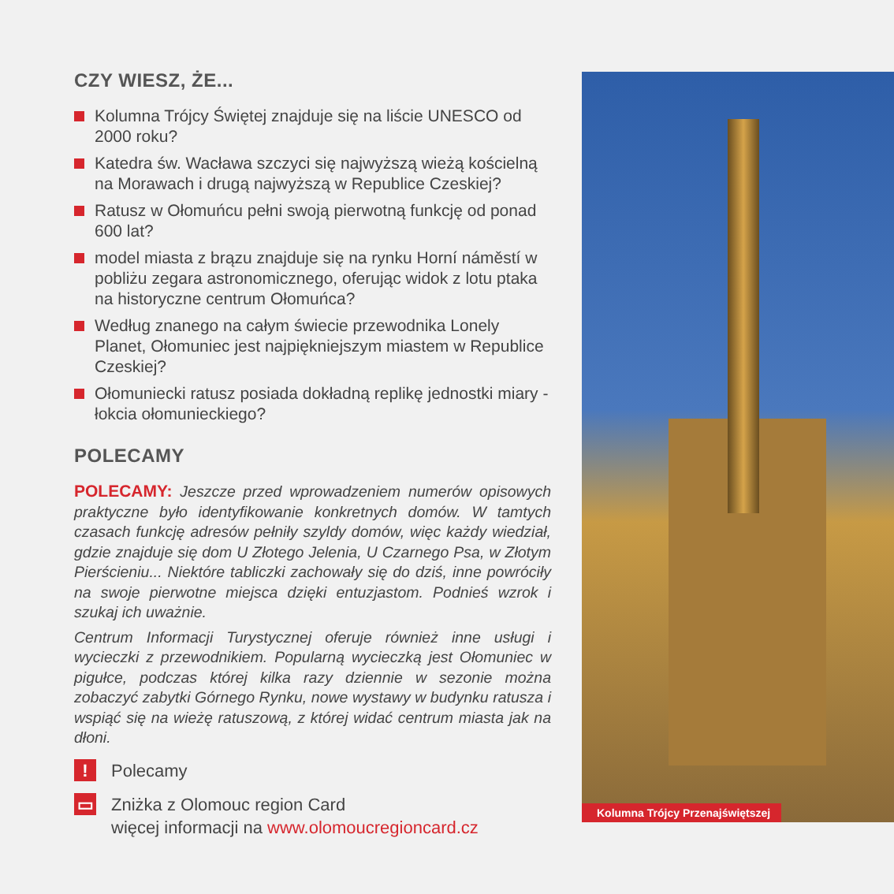CZY WIESZ, ŻE...
Kolumna Trójcy Świętej znajduje się na liście UNESCO od 2000 roku?
Katedra św. Wacława szczyci się najwyższą wieżą kościelną na Morawach i drugą najwyższą w Republice Czeskiej?
Ratusz w Ołomuńcu pełni swoją pierwotną funkcję od ponad 600 lat?
model miasta z brązu znajduje się na rynku Horní náměstí w pobliżu zegara astronomicznego, oferując widok z lotu ptaka na historyczne centrum Ołomuńca?
Według znanego na całym świecie przewodnika Lonely Planet, Ołomuniec jest najpiękniejszym miastem w Republice Czeskiej?
Ołomuniecki ratusz posiada dokładną replikę jednostki miary - łokcia ołomunieckiego?
POLECAMY
POLECAMY: Jeszcze przed wprowadzeniem numerów opisowych praktyczne było identyfikowanie konkretnych domów. W tamtych czasach funkcję adresów pełniły szyldy domów, więc każdy wiedział, gdzie znajduje się dom U Złotego Jelenia, U Czarnego Psa, w Złotym Pierścieniu... Niektóre tabliczki zachowały się do dziś, inne powróciły na swoje pierwotne miejsca dzięki entuzjastom. Podnieś wzrok i szukaj ich uważnie.
Centrum Informacji Turystycznej oferuje również inne usługi i wycieczki z przewodnikiem. Popularną wycieczką jest Ołomuniec w pigułce, podczas której kilka razy dziennie w sezonie można zobaczyć zabytki Górnego Rynku, nowe wystawy w budynku ratusza i wspiąć się na wieżę ratuszową, z której widać centrum miasta jak na dłoni.
!
Polecamy
▭
Zniżka z Olomouc region Card
więcej informacji na www.olomoucregioncard.cz
Kolumna Trójcy Przenajświętszej